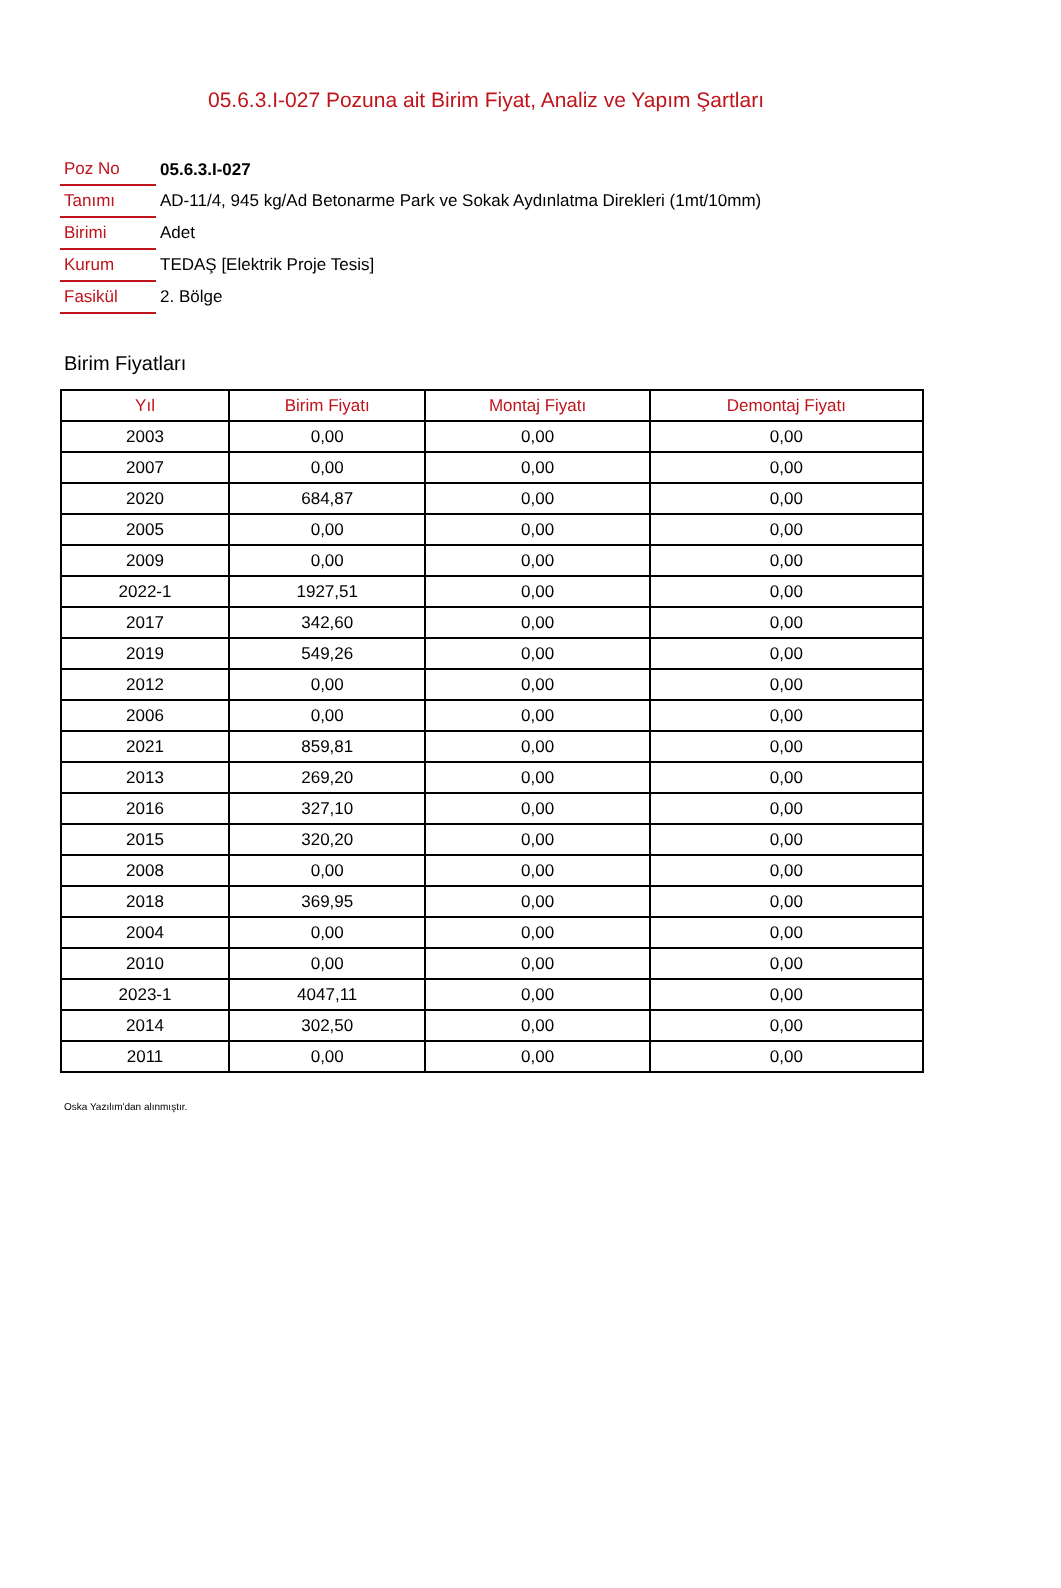05.6.3.I-027 Pozuna ait Birim Fiyat, Analiz ve Yapım Şartları
| Poz No | 05.6.3.I-027 |
| Tanımı | AD-11/4, 945 kg/Ad Betonarme Park ve Sokak Aydınlatma Direkleri (1mt/10mm) |
| Birimi | Adet |
| Kurum | TEDAŞ [Elektrik Proje Tesis] |
| Fasikül | 2. Bölge |
Birim Fiyatları
| Yıl | Birim Fiyatı | Montaj Fiyatı | Demontaj Fiyatı |
| --- | --- | --- | --- |
| 2003 | 0,00 | 0,00 | 0,00 |
| 2007 | 0,00 | 0,00 | 0,00 |
| 2020 | 684,87 | 0,00 | 0,00 |
| 2005 | 0,00 | 0,00 | 0,00 |
| 2009 | 0,00 | 0,00 | 0,00 |
| 2022-1 | 1927,51 | 0,00 | 0,00 |
| 2017 | 342,60 | 0,00 | 0,00 |
| 2019 | 549,26 | 0,00 | 0,00 |
| 2012 | 0,00 | 0,00 | 0,00 |
| 2006 | 0,00 | 0,00 | 0,00 |
| 2021 | 859,81 | 0,00 | 0,00 |
| 2013 | 269,20 | 0,00 | 0,00 |
| 2016 | 327,10 | 0,00 | 0,00 |
| 2015 | 320,20 | 0,00 | 0,00 |
| 2008 | 0,00 | 0,00 | 0,00 |
| 2018 | 369,95 | 0,00 | 0,00 |
| 2004 | 0,00 | 0,00 | 0,00 |
| 2010 | 0,00 | 0,00 | 0,00 |
| 2023-1 | 4047,11 | 0,00 | 0,00 |
| 2014 | 302,50 | 0,00 | 0,00 |
| 2011 | 0,00 | 0,00 | 0,00 |
Oska Yazılım'dan alınmıştır.